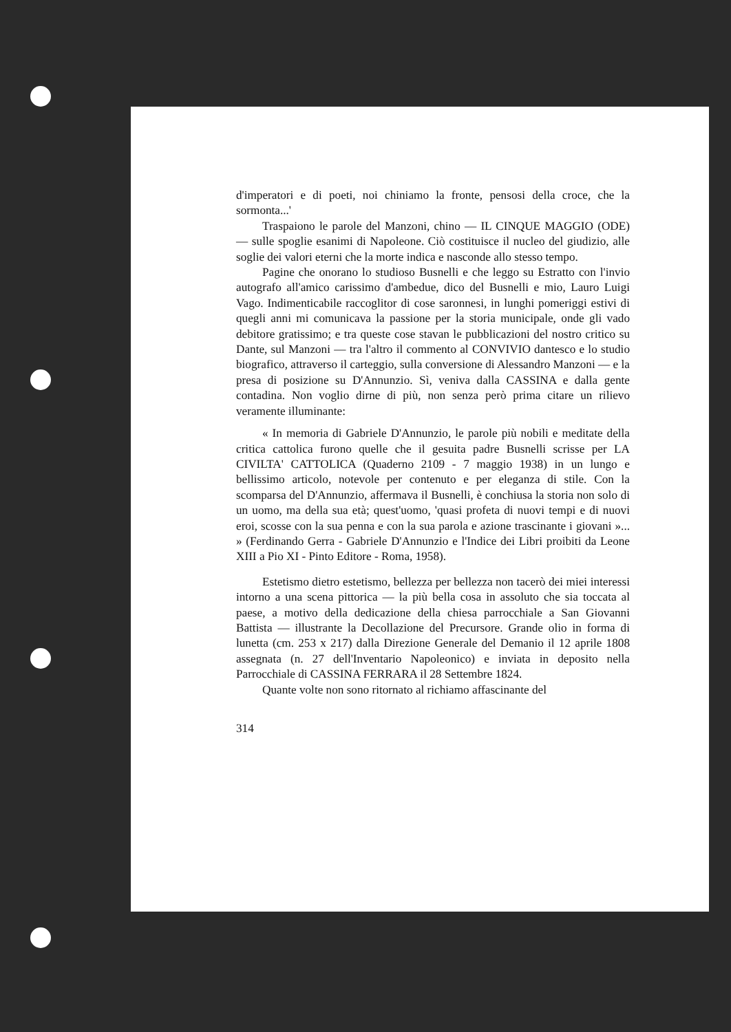d'imperatori e di poeti, noi chiniamo la fronte, pensosi della croce, che la sormonta...'
Traspaiono le parole del Manzoni, chino — IL CINQUE MAGGIO (ODE) — sulle spoglie esanimi di Napoleone. Ciò costituisce il nucleo del giudizio, alle soglie dei valori eterni che la morte indica e nasconde allo stesso tempo.
Pagine che onorano lo studioso Busnelli e che leggo su Estratto con l'invio autografo all'amico carissimo d'ambedue, dico del Busnelli e mio, Lauro Luigi Vago. Indimenticabile raccoglitor di cose saronnesi, in lunghi pomeriggi estivi di quegli anni mi comunicava la passione per la storia municipale, onde gli vado debitore gratissimo; e tra queste cose stavan le pubblicazioni del nostro critico su Dante, sul Manzoni — tra l'altro il commento al CONVIVIO dantesco e lo studio biografico, attraverso il carteggio, sulla conversione di Alessandro Manzoni — e la presa di posizione su D'Annunzio. Sì, veniva dalla CASSINA e dalla gente contadina. Non voglio dirne di più, non senza però prima citare un rilievo veramente illuminante:
« In memoria di Gabriele D'Annunzio, le parole più nobili e meditate della critica cattolica furono quelle che il gesuita padre Busnelli scrisse per LA CIVILTA' CATTOLICA (Quaderno 2109 - 7 maggio 1938) in un lungo e bellissimo articolo, notevole per contenuto e per eleganza di stile. Con la scomparsa del D'Annunzio, affermava il Busnelli, è conchiusa la storia non solo di un uomo, ma della sua età; quest'uomo, 'quasi profeta di nuovi tempi e di nuovi eroi, scosse con la sua penna e con la sua parola e azione trascinante i giovani »... » (Ferdinando Gerra - Gabriele D'Annunzio e l'Indice dei Libri proibiti da Leone XIII a Pio XI - Pinto Editore - Roma, 1958).
Estetismo dietro estetismo, bellezza per bellezza non tacerò dei miei interessi intorno a una scena pittorica — la più bella cosa in assoluto che sia toccata al paese, a motivo della dedicazione della chiesa parrocchiale a San Giovanni Battista — illustrante la Decollazione del Precursore. Grande olio in forma di lunetta (cm. 253 x 217) dalla Direzione Generale del Demanio il 12 aprile 1808 assegnata (n. 27 dell'Inventario Napoleonico) e inviata in deposito nella Parrocchiale di CASSINA FERRARA il 28 Settembre 1824.
Quante volte non sono ritornato al richiamo affascinante del
314